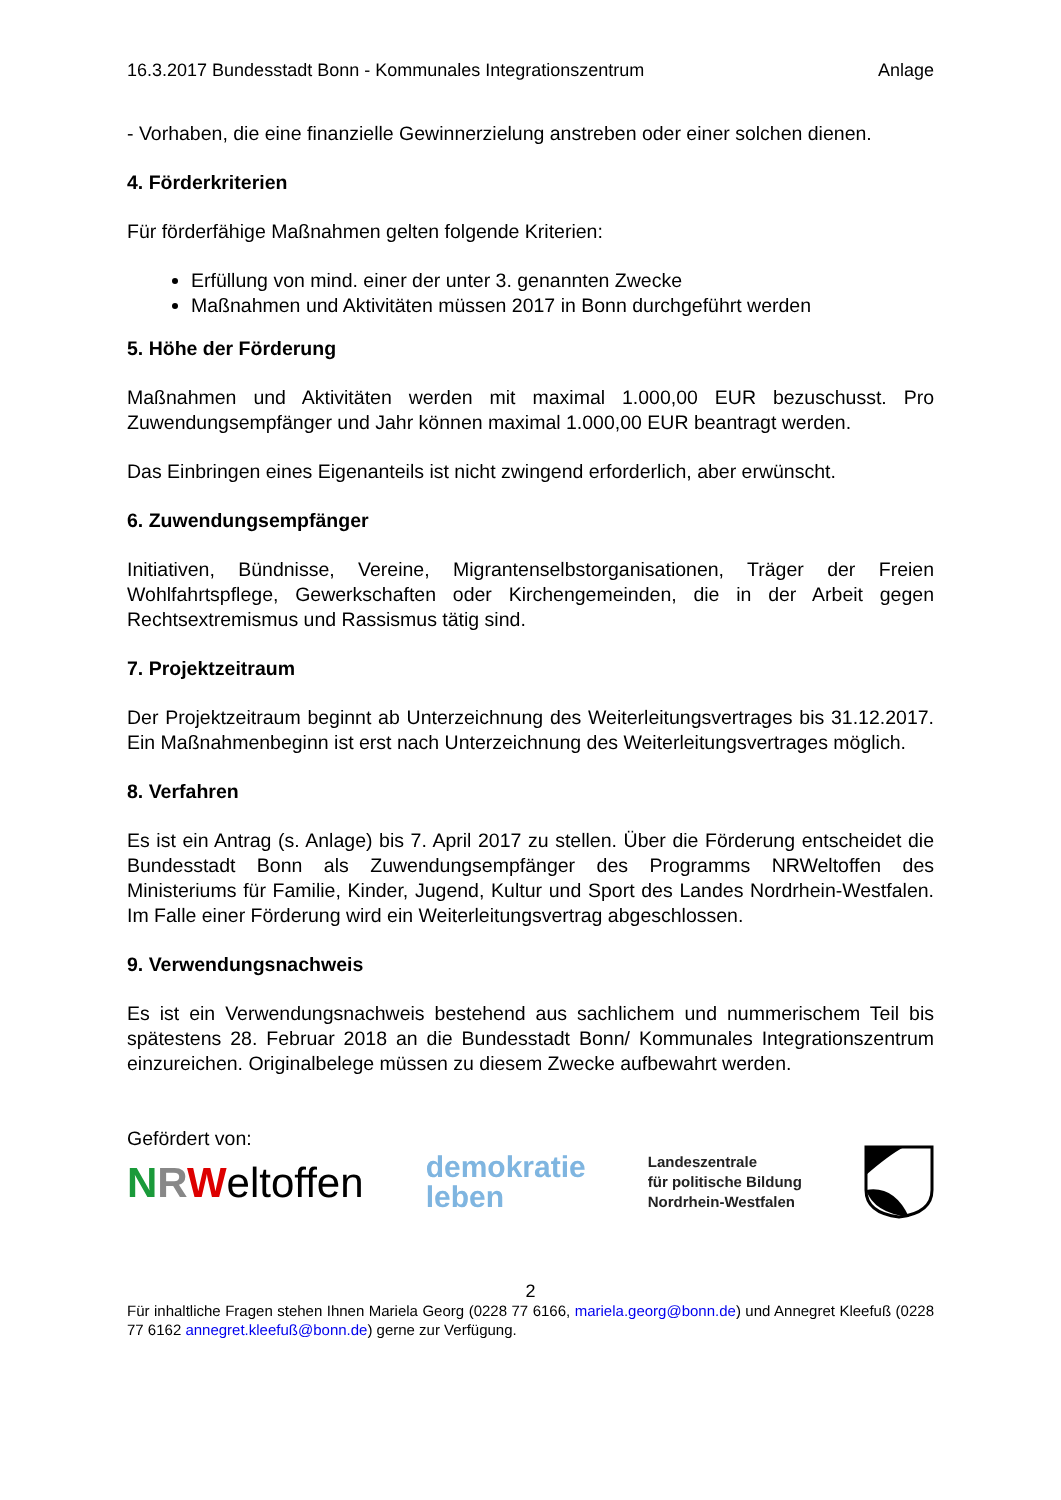16.3.2017 Bundesstadt Bonn - Kommunales Integrationszentrum Anlage
- Vorhaben, die eine finanzielle Gewinnerzielung anstreben oder einer solchen dienen.
4. Förderkriterien
Für förderfähige Maßnahmen gelten folgende Kriterien:
Erfüllung von mind. einer der unter 3. genannten Zwecke
Maßnahmen und Aktivitäten müssen 2017 in Bonn durchgeführt werden
5. Höhe der Förderung
Maßnahmen und Aktivitäten werden mit maximal 1.000,00 EUR bezuschusst. Pro Zuwendungsempfänger und Jahr können maximal 1.000,00 EUR beantragt werden.
Das Einbringen eines Eigenanteils ist nicht zwingend erforderlich, aber erwünscht.
6. Zuwendungsempfänger
Initiativen, Bündnisse, Vereine, Migrantenselbstorganisationen, Träger der Freien Wohlfahrtspflege, Gewerkschaften oder Kirchengemeinden, die in der Arbeit gegen Rechtsextremismus und Rassismus tätig sind.
7. Projektzeitraum
Der Projektzeitraum beginnt ab Unterzeichnung des Weiterleitungsvertrages bis 31.12.2017. Ein Maßnahmenbeginn ist erst nach Unterzeichnung des Weiterleitungsvertrages möglich.
8. Verfahren
Es ist ein Antrag (s. Anlage) bis 7. April 2017 zu stellen. Über die Förderung entscheidet die Bundesstadt Bonn als Zuwendungsempfänger des Programms NRWeltoffen des Ministeriums für Familie, Kinder, Jugend, Kultur und Sport des Landes Nordrhein-Westfalen. Im Falle einer Förderung wird ein Weiterleitungsvertrag abgeschlossen.
9. Verwendungsnachweis
Es ist ein Verwendungsnachweis bestehend aus sachlichem und nummerischem Teil bis spätestens 28. Februar 2018 an die Bundesstadt Bonn/ Kommunales Integrationszentrum einzureichen. Originalbelege müssen zu diesem Zwecke aufbewahrt werden.
Gefördert von:
NRWeltoffen
demokratie
leben
Landeszentrale
für politische Bildung
Nordrhein-Westfalen
2
Für inhaltliche Fragen stehen Ihnen Mariela Georg (0228 77 6166, mariela.georg@bonn.de) und Annegret Kleefuß (0228 77 6162 annegret.kleefuß@bonn.de) gerne zur Verfügung.